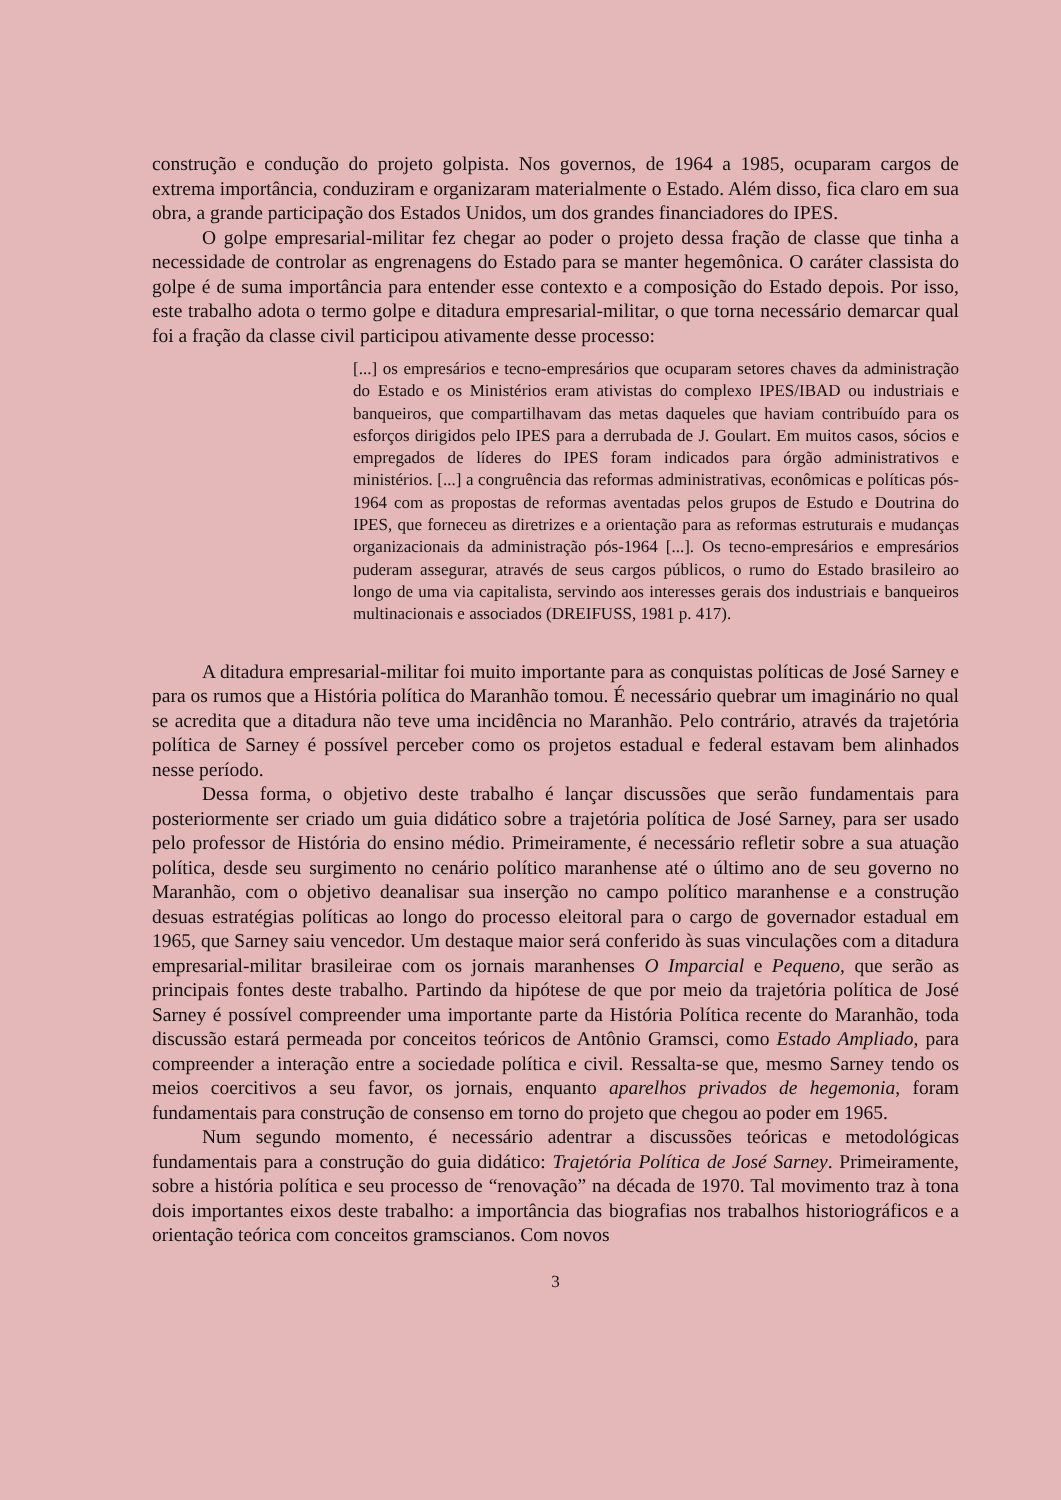construção e condução do projeto golpista. Nos governos, de 1964 a 1985, ocuparam cargos de extrema importância, conduziram e organizaram materialmente o Estado. Além disso, fica claro em sua obra, a grande participação dos Estados Unidos, um dos grandes financiadores do IPES.
O golpe empresarial-militar fez chegar ao poder o projeto dessa fração de classe que tinha a necessidade de controlar as engrenagens do Estado para se manter hegemônica. O caráter classista do golpe é de suma importância para entender esse contexto e a composição do Estado depois. Por isso, este trabalho adota o termo golpe e ditadura empresarial-militar, o que torna necessário demarcar qual foi a fração da classe civil participou ativamente desse processo:
[...] os empresários e tecno-empresários que ocuparam setores chaves da administração do Estado e os Ministérios eram ativistas do complexo IPES/IBAD ou industriais e banqueiros, que compartilhavam das metas daqueles que haviam contribuído para os esforços dirigidos pelo IPES para a derrubada de J. Goulart. Em muitos casos, sócios e empregados de líderes do IPES foram indicados para órgão administrativos e ministérios. [...] a congruência das reformas administrativas, econômicas e políticas pós-1964 com as propostas de reformas aventadas pelos grupos de Estudo e Doutrina do IPES, que forneceu as diretrizes e a orientação para as reformas estruturais e mudanças organizacionais da administração pós-1964 [...]. Os tecno-empresários e empresários puderam assegurar, através de seus cargos públicos, o rumo do Estado brasileiro ao longo de uma via capitalista, servindo aos interesses gerais dos industriais e banqueiros multinacionais e associados (DREIFUSS, 1981 p. 417).
A ditadura empresarial-militar foi muito importante para as conquistas políticas de José Sarney e para os rumos que a História política do Maranhão tomou. É necessário quebrar um imaginário no qual se acredita que a ditadura não teve uma incidência no Maranhão. Pelo contrário, através da trajetória política de Sarney é possível perceber como os projetos estadual e federal estavam bem alinhados nesse período.
Dessa forma, o objetivo deste trabalho é lançar discussões que serão fundamentais para posteriormente ser criado um guia didático sobre a trajetória política de José Sarney, para ser usado pelo professor de História do ensino médio. Primeiramente, é necessário refletir sobre a sua atuação política, desde seu surgimento no cenário político maranhense até o último ano de seu governo no Maranhão, com o objetivo deanalisar sua inserção no campo político maranhense e a construção desuas estratégias políticas ao longo do processo eleitoral para o cargo de governador estadual em 1965, que Sarney saiu vencedor. Um destaque maior será conferido às suas vinculações com a ditadura empresarial-militar brasileirae com os jornais maranhenses O Imparcial e Pequeno, que serão as principais fontes deste trabalho. Partindo da hipótese de que por meio da trajetória política de José Sarney é possível compreender uma importante parte da História Política recente do Maranhão, toda discussão estará permeada por conceitos teóricos de Antônio Gramsci, como Estado Ampliado, para compreender a interação entre a sociedade política e civil. Ressalta-se que, mesmo Sarney tendo os meios coercitivos a seu favor, os jornais, enquanto aparelhos privados de hegemonia, foram fundamentais para construção de consenso em torno do projeto que chegou ao poder em 1965.
Num segundo momento, é necessário adentrar a discussões teóricas e metodológicas fundamentais para a construção do guia didático: Trajetória Política de José Sarney. Primeiramente, sobre a história política e seu processo de “renovação” na década de 1970. Tal movimento traz à tona dois importantes eixos deste trabalho: a importância das biografias nos trabalhos historiográficos e a orientação teórica com conceitos gramscianos. Com novos
3